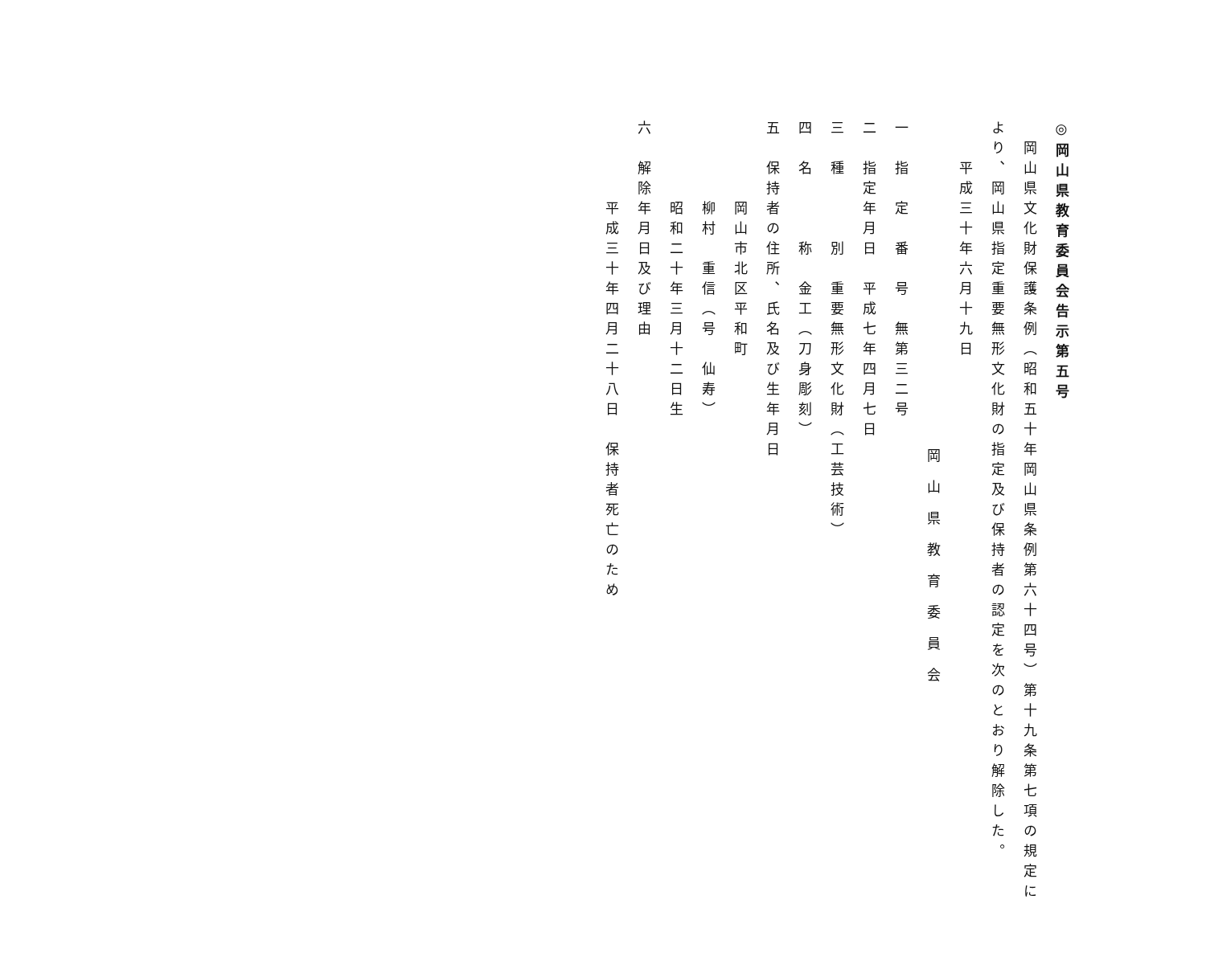◎岡山県教育委員会告示第五号
　岡山県文化財保護条例（昭和五十年岡山県条例第六十四号）第十九条第七項の規定に
より、岡山県指定重要無形文化財の指定及び保持者の認定を次のとおり解除した。
　　平成三十年六月十九日
岡山県教育委員会
一　指　定　番　号　無第三二号
二　指定年月日　平成七年四月七日
三　種　　　別　重要無形文化財（工芸技術）
四　名　　　称　金工（刀身彫刻）
五　保持者の住所、氏名及び生年月日
　　　　岡山市北区平和町
　　　　柳村　重信（号　仙寿）
　　　　昭和二十年三月十二日生
六　解除年月日及び理由
　　　　平成三十年四月二十八日　保持者死亡のため